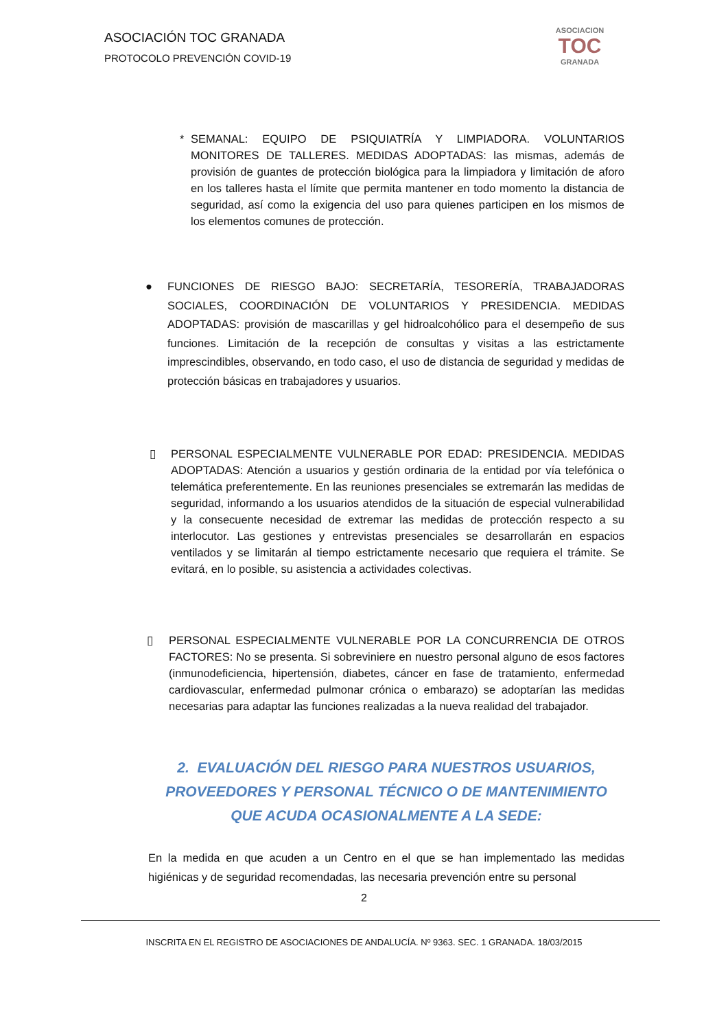ASOCIACIÓN TOC GRANADA
PROTOCOLO PREVENCIÓN COVID-19
ASOCIACION
TOC
GRANADA
* SEMANAL: EQUIPO DE PSIQUIATRÍA Y LIMPIADORA. VOLUNTARIOS MONITORES DE TALLERES. MEDIDAS ADOPTADAS: las mismas, además de provisión de guantes de protección biológica para la limpiadora y limitación de aforo en los talleres hasta el límite que permita mantener en todo momento la distancia de seguridad, así como la exigencia del uso para quienes participen en los mismos de los elementos comunes de protección.
● FUNCIONES DE RIESGO BAJO: SECRETARÍA, TESORERÍA, TRABAJADORAS SOCIALES, COORDINACIÓN DE VOLUNTARIOS Y PRESIDENCIA. MEDIDAS ADOPTADAS: provisión de mascarillas y gel hidroalcohólico para el desempeño de sus funciones. Limitación de la recepción de consultas y visitas a las estrictamente imprescindibles, observando, en todo caso, el uso de distancia de seguridad y medidas de protección básicas en trabajadores y usuarios.
▯ PERSONAL ESPECIALMENTE VULNERABLE POR EDAD: PRESIDENCIA. MEDIDAS ADOPTADAS: Atención a usuarios y gestión ordinaria de la entidad por vía telefónica o telemática preferentemente. En las reuniones presenciales se extremarán las medidas de seguridad, informando a los usuarios atendidos de la situación de especial vulnerabilidad y la consecuente necesidad de extremar las medidas de protección respecto a su interlocutor. Las gestiones y entrevistas presenciales se desarrollarán en espacios ventilados y se limitarán al tiempo estrictamente necesario que requiera el trámite. Se evitará, en lo posible, su asistencia a actividades colectivas.
▯ PERSONAL ESPECIALMENTE VULNERABLE POR LA CONCURRENCIA DE OTROS FACTORES: No se presenta. Si sobreviniere en nuestro personal alguno de esos factores (inmunodeficiencia, hipertensión, diabetes, cáncer en fase de tratamiento, enfermedad cardiovascular, enfermedad pulmonar crónica o embarazo) se adoptarían las medidas necesarias para adaptar las funciones realizadas a la nueva realidad del trabajador.
2. EVALUACIÓN DEL RIESGO PARA NUESTROS USUARIOS, PROVEEDORES Y PERSONAL TÉCNICO O DE MANTENIMIENTO QUE ACUDA OCASIONALMENTE A LA SEDE:
En la medida en que acuden a un Centro en el que se han implementado las medidas higiénicas y de seguridad recomendadas, las necesaria prevención entre su personal
2
INSCRITA EN EL REGISTRO DE ASOCIACIONES DE ANDALUCÍA. Nº 9363. SEC. 1 GRANADA. 18/03/2015